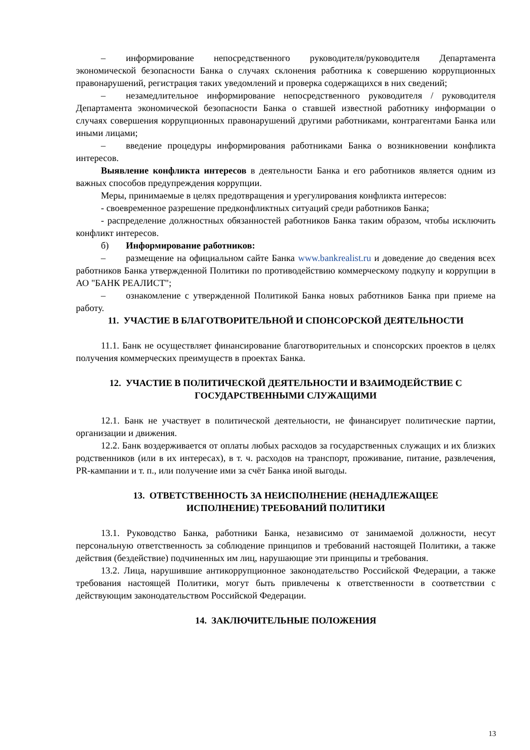– информирование непосредственного руководителя/руководителя Департамента экономической безопасности Банка о случаях склонения работника к совершению коррупционных правонарушений, регистрация таких уведомлений и проверка содержащихся в них сведений;
– незамедлительное информирование непосредственного руководителя / руководителя Департамента экономической безопасности Банка о ставшей известной работнику информации о случаях совершения коррупционных правонарушений другими работниками, контрагентами Банка или иными лицами;
– введение процедуры информирования работниками Банка о возникновении конфликта интересов.
Выявление конфликта интересов в деятельности Банка и его работников является одним из важных способов предупреждения коррупции.
Меры, принимаемые в целях предотвращения и урегулирования конфликта интересов:
- своевременное разрешение предконфликтных ситуаций среди работников Банка;
- распределение должностных обязанностей работников Банка таким образом, чтобы исключить конфликт интересов.
б) Информирование работников:
– размещение на официальном сайте Банка www.bankrealist.ru и доведение до сведения всех работников Банка утвержденной Политики по противодействию коммерческому подкупу и коррупции в АО "БАНК РЕАЛИСТ";
– ознакомление с утвержденной Политикой Банка новых работников Банка при приеме на работу.
11. УЧАСТИЕ В БЛАГОТВОРИТЕЛЬНОЙ И СПОНСОРСКОЙ ДЕЯТЕЛЬНОСТИ
11.1. Банк не осуществляет финансирование благотворительных и спонсорских проектов в целях получения коммерческих преимуществ в проектах Банка.
12. УЧАСТИЕ В ПОЛИТИЧЕСКОЙ ДЕЯТЕЛЬНОСТИ И ВЗАИМОДЕЙСТВИЕ С ГОСУДАРСТВЕННЫМИ СЛУЖАЩИМИ
12.1. Банк не участвует в политической деятельности, не финансирует политические партии, организации и движения.
12.2. Банк воздерживается от оплаты любых расходов за государственных служащих и их близких родственников (или в их интересах), в т. ч. расходов на транспорт, проживание, питание, развлечения, PR-кампании и т. п., или получение ими за счёт Банка иной выгоды.
13. ОТВЕТСТВЕННОСТЬ ЗА НЕИСПОЛНЕНИЕ (НЕНАДЛЕЖАЩЕЕ
ИСПОЛНЕНИЕ) ТРЕБОВАНИЙ ПОЛИТИКИ
13.1. Руководство Банка, работники Банка, независимо от занимаемой должности, несут персональную ответственность за соблюдение принципов и требований настоящей Политики, а также действия (бездействие) подчиненных им лиц, нарушающие эти принципы и требования.
13.2. Лица, нарушившие антикоррупционное законодательство Российской Федерации, а также требования настоящей Политики, могут быть привлечены к ответственности в соответствии с действующим законодательством Российской Федерации.
14. ЗАКЛЮЧИТЕЛЬНЫЕ ПОЛОЖЕНИЯ
13